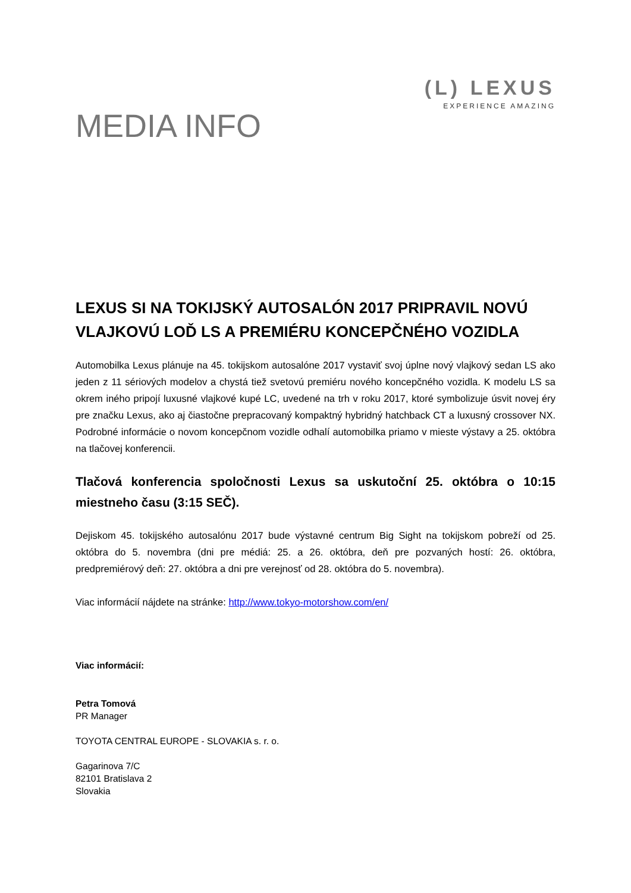(L) LEXUS
EXPERIENCE AMAZING
MEDIA INFO
LEXUS SI NA TOKIJSKÝ AUTOSALÓN 2017 PRIPRAVIL NOVÚ VLAJKOVÚ LOĎ LS A PREMIÉRU KONCEPČNÉHO VOZIDLA
Automobilka Lexus plánuje na 45. tokijskom autosalóne 2017 vystaviť svoj úplne nový vlajkový sedan LS ako jeden z 11 sériových modelov a chystá tiež svetovú premiéru nového koncepčného vozidla. K modelu LS sa okrem iného pripojí luxusné vlajkové kupé LC, uvedené na trh v roku 2017, ktoré symbolizuje úsvit novej éry pre značku Lexus, ako aj čiastočne prepracovaný kompaktný hybridný hatchback CT a luxusný crossover NX. Podrobné informácie o novom koncepčnom vozidle odhalí automobilka priamo v mieste výstavy a 25. októbra na tlačovej konferencii.
Tlačová konferencia spoločnosti Lexus sa uskutoční 25. októbra o 10:15 miestneho času (3:15 SEČ).
Dejiskom 45. tokijského autosalónu 2017 bude výstavné centrum Big Sight na tokijskom pobreží od 25. októbra do 5. novembra (dni pre médiá: 25. a 26. októbra, deň pre pozvaných hostí: 26. októbra, predpremiérový deň: 27. októbra a dni pre verejnosť od 28. októbra do 5. novembra).
Viac informácií nájdete na stránke: http://www.tokyo-motorshow.com/en/
Viac informácií:
Petra Tomová
PR Manager
TOYOTA CENTRAL EUROPE - SLOVAKIA s. r. o.
Gagarinova 7/C
82101 Bratislava 2
Slovakia